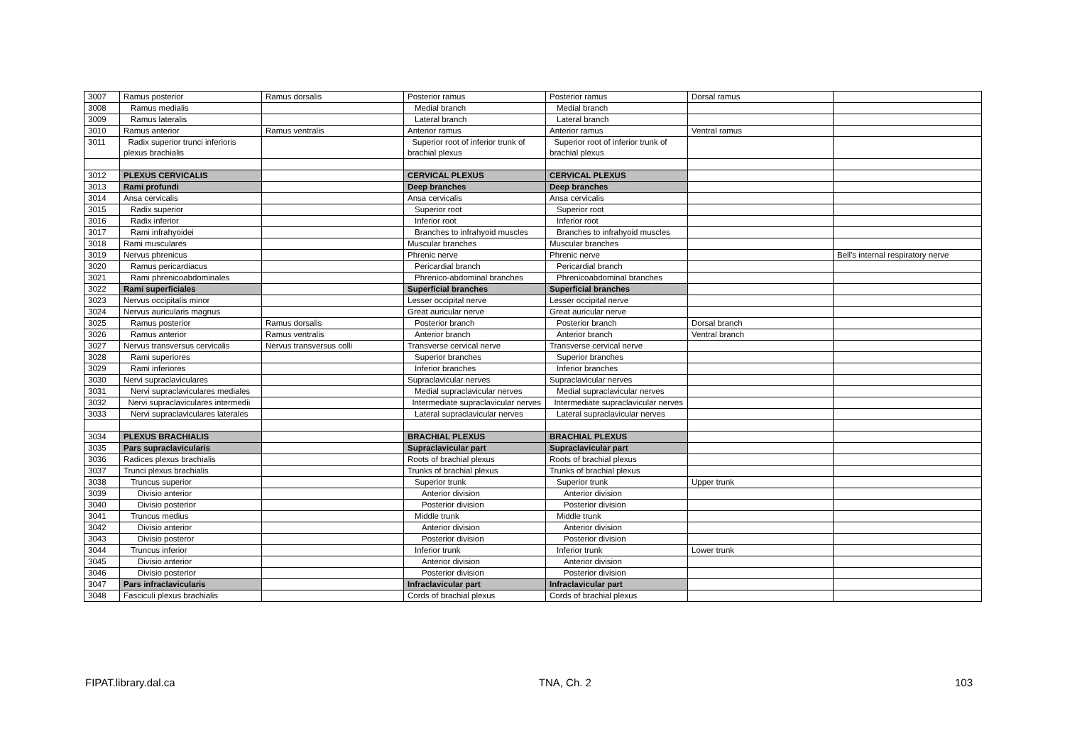| 3007 | Ramus posterior | Ramus dorsalis | Posterior ramus | Posterior ramus | Dorsal ramus | |
| 3008 | Ramus medialis | | Medial branch | Medial branch | | |
| 3009 | Ramus lateralis | | Lateral branch | Lateral branch | | |
| 3010 | Ramus anterior | Ramus ventralis | Anterior ramus | Anterior ramus | Ventral ramus | |
| 3011 | Radix superior trunci inferioris plexus brachialis | | Superior root of inferior trunk of brachial plexus | Superior root of inferior trunk of brachial plexus | | |
| 3012 | PLEXUS CERVICALIS | | CERVICAL PLEXUS | CERVICAL PLEXUS | | |
| 3013 | Rami profundi | | Deep branches | Deep branches | | |
| 3014 | Ansa cervicalis | | Ansa cervicalis | Ansa cervicalis | | |
| 3015 | Radix superior | | Superior root | Superior root | | |
| 3016 | Radix inferior | | Inferior root | Inferior root | | |
| 3017 | Rami infrahyoidei | | Branches to infrahyoid muscles | Branches to infrahyoid muscles | | |
| 3018 | Rami musculares | | Muscular branches | Muscular branches | | |
| 3019 | Nervus phrenicus | | Phrenic nerve | Phrenic nerve | | Bell's internal respiratory nerve |
| 3020 | Ramus pericardiacus | | Pericardial branch | Pericardial branch | | |
| 3021 | Rami phrenicoabdominales | | Phrenico-abdominal branches | Phrenicoabdominal branches | | |
| 3022 | Rami superficiales | | Superficial branches | Superficial branches | | |
| 3023 | Nervus occipitalis minor | | Lesser occipital nerve | Lesser occipital nerve | | |
| 3024 | Nervus auricularis magnus | | Great auricular nerve | Great auricular nerve | | |
| 3025 | Ramus posterior | Ramus dorsalis | Posterior branch | Posterior branch | Dorsal branch | |
| 3026 | Ramus anterior | Ramus ventralis | Anterior branch | Anterior branch | Ventral branch | |
| 3027 | Nervus transversus cervicalis | Nervus transversus colli | Transverse cervical nerve | Transverse cervical nerve | | |
| 3028 | Rami superiores | | Superior branches | Superior branches | | |
| 3029 | Rami inferiores | | Inferior branches | Inferior branches | | |
| 3030 | Nervi supraclaviculares | | Supraclavicular nerves | Supraclavicular nerves | | |
| 3031 | Nervi supraclaviculares mediales | | Medial supraclavicular nerves | Medial supraclavicular nerves | | |
| 3032 | Nervi supraclaviculares intermedii | | Intermediate supraclavicular nerves | Intermediate supraclavicular nerves | | |
| 3033 | Nervi supraclaviculares laterales | | Lateral supraclavicular nerves | Lateral supraclavicular nerves | | |
| 3034 | PLEXUS BRACHIALIS | | BRACHIAL PLEXUS | BRACHIAL PLEXUS | | |
| 3035 | Pars supraclavicularis | | Supraclavicular part | Supraclavicular part | | |
| 3036 | Radices plexus brachialis | | Roots of brachial plexus | Roots of brachial plexus | | |
| 3037 | Trunci plexus brachialis | | Trunks of brachial plexus | Trunks of brachial plexus | | |
| 3038 | Truncus superior | | Superior trunk | Superior trunk | Upper trunk | |
| 3039 | Divisio anterior | | Anterior division | Anterior division | | |
| 3040 | Divisio posterior | | Posterior division | Posterior division | | |
| 3041 | Truncus medius | | Middle trunk | Middle trunk | | |
| 3042 | Divisio anterior | | Anterior division | Anterior division | | |
| 3043 | Divisio posteror | | Posterior division | Posterior division | | |
| 3044 | Truncus inferior | | Inferior trunk | Inferior trunk | Lower trunk | |
| 3045 | Divisio anterior | | Anterior division | Anterior division | | |
| 3046 | Divisio posterior | | Posterior division | Posterior division | | |
| 3047 | Pars infraclavicularis | | Infraclavicular part | Infraclavicular part | | |
| 3048 | Fasciculi plexus brachialis | | Cords of brachial plexus | Cords of brachial plexus | | |
FIPAT.library.dal.ca TNA, Ch. 2 103